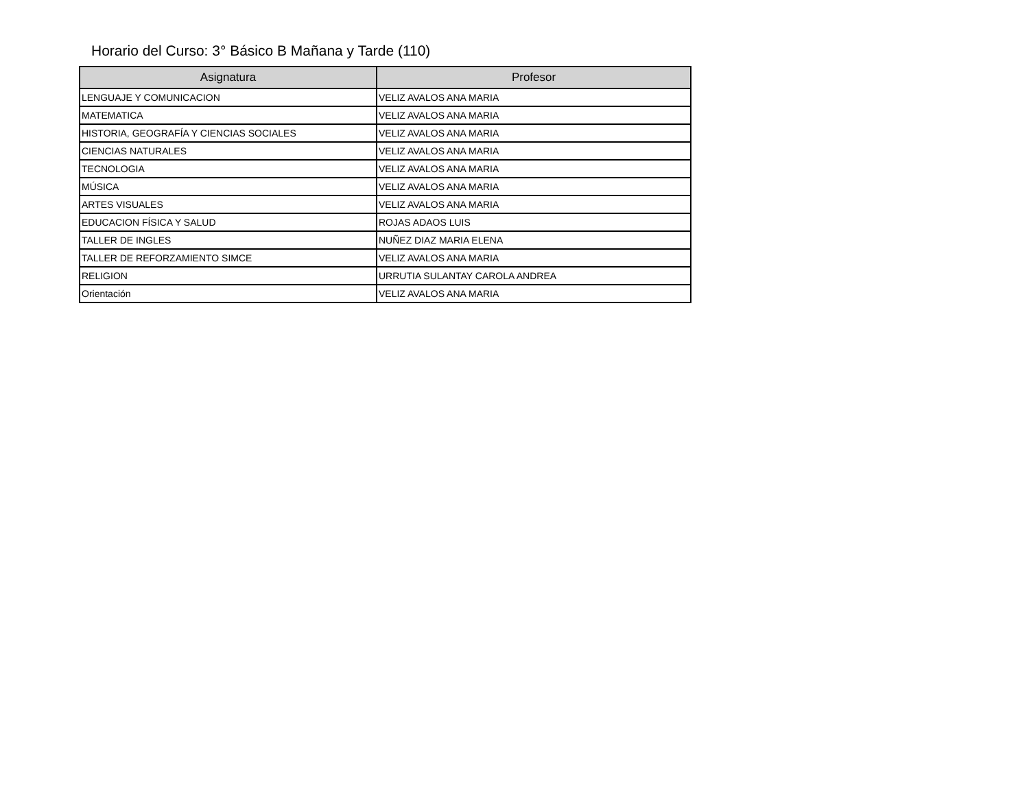Horario del Curso: 3° Básico B Mañana y Tarde (110)
| Asignatura | Profesor |
| --- | --- |
| LENGUAJE Y COMUNICACION | VELIZ AVALOS ANA MARIA |
| MATEMATICA | VELIZ AVALOS ANA MARIA |
| HISTORIA, GEOGRAFÍA Y CIENCIAS SOCIALES | VELIZ AVALOS ANA MARIA |
| CIENCIAS NATURALES | VELIZ AVALOS ANA MARIA |
| TECNOLOGIA | VELIZ AVALOS ANA MARIA |
| MÚSICA | VELIZ AVALOS ANA MARIA |
| ARTES VISUALES | VELIZ AVALOS ANA MARIA |
| EDUCACION FÍSICA Y SALUD | ROJAS ADAOS LUIS |
| TALLER DE INGLES | NUÑEZ DIAZ MARIA ELENA |
| TALLER DE REFORZAMIENTO SIMCE | VELIZ AVALOS ANA MARIA |
| RELIGION | URRUTIA SULANTAY CAROLA ANDREA |
| Orientación | VELIZ AVALOS ANA MARIA |